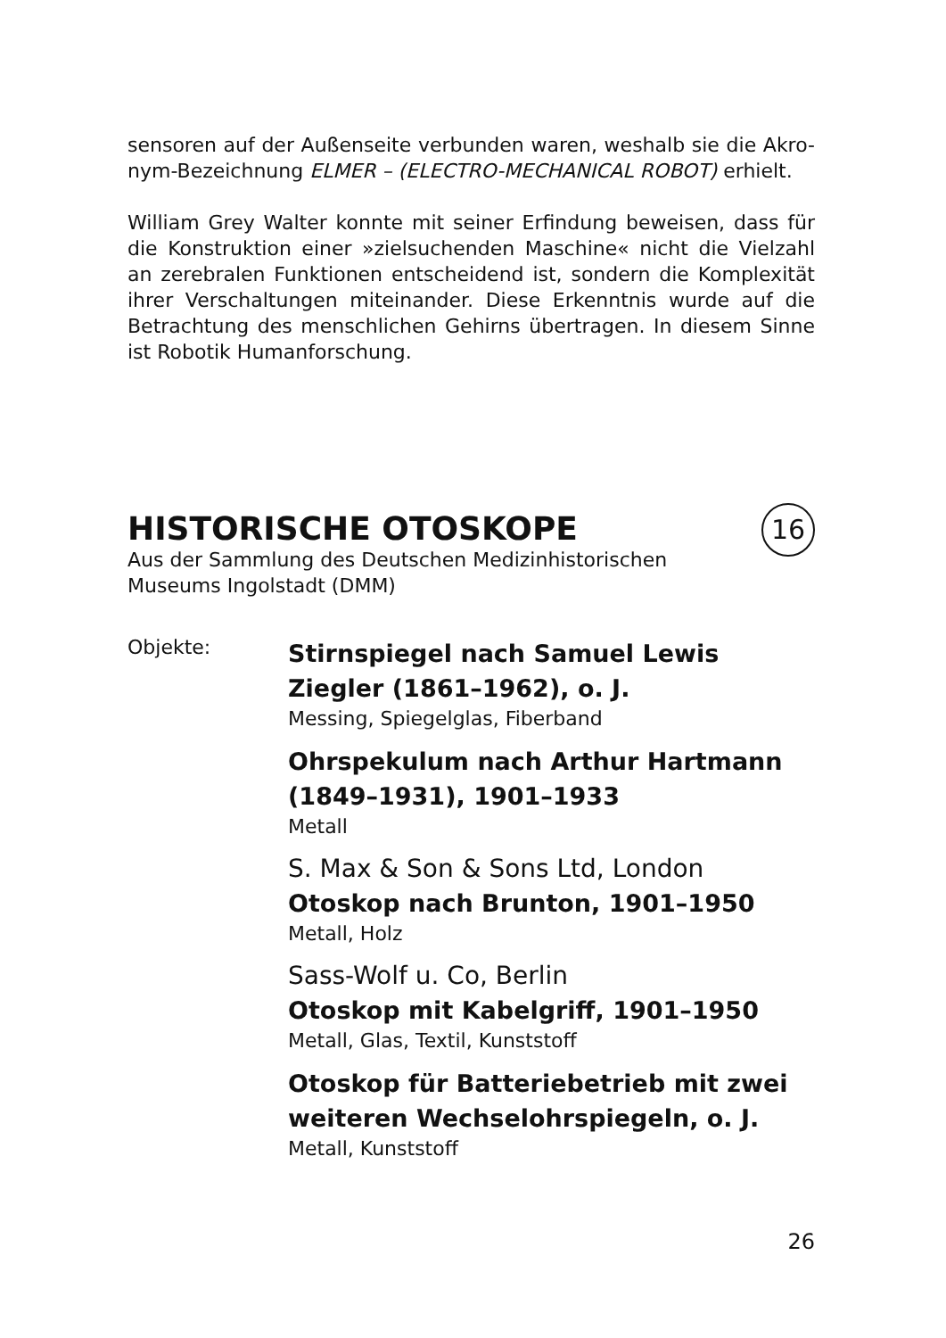sensoren auf der Außenseite verbunden waren, weshalb sie die Akro-nym-Bezeichnung ELMER – (ELECTRO-MECHANICAL ROBOT) erhielt.
William Grey Walter konnte mit seiner Erfindung beweisen, dass für die Konstruktion einer »zielsuchenden Maschine« nicht die Vielzahl an zerebralen Funktionen entscheidend ist, sondern die Komplexität ihrer Verschaltungen miteinander. Diese Erkenntnis wurde auf die Betrachtung des menschlichen Gehirns übertragen. In diesem Sinne ist Robotik Humanforschung.
16
HISTORISCHE OTOSKOPE
Aus der Sammlung des Deutschen Medizinhistorischen
Museums Ingolstadt (DMM)
Objekte:
Stirnspiegel nach Samuel Lewis
Ziegler (1861–1962), o. J.
Messing, Spiegelglas, Fiberband
Ohrspekulum nach Arthur Hartmann
(1849–1931), 1901–1933
Metall
S. Max & Son & Sons Ltd, London
Otoskop nach Brunton, 1901–1950
Metall, Holz
Sass-Wolf u. Co, Berlin
Otoskop mit Kabelgriff, 1901–1950
Metall, Glas, Textil, Kunststoff
Otoskop für Batteriebetrieb mit zwei
weiteren Wechselohrspiegeln, o. J.
Metall, Kunststoff
26